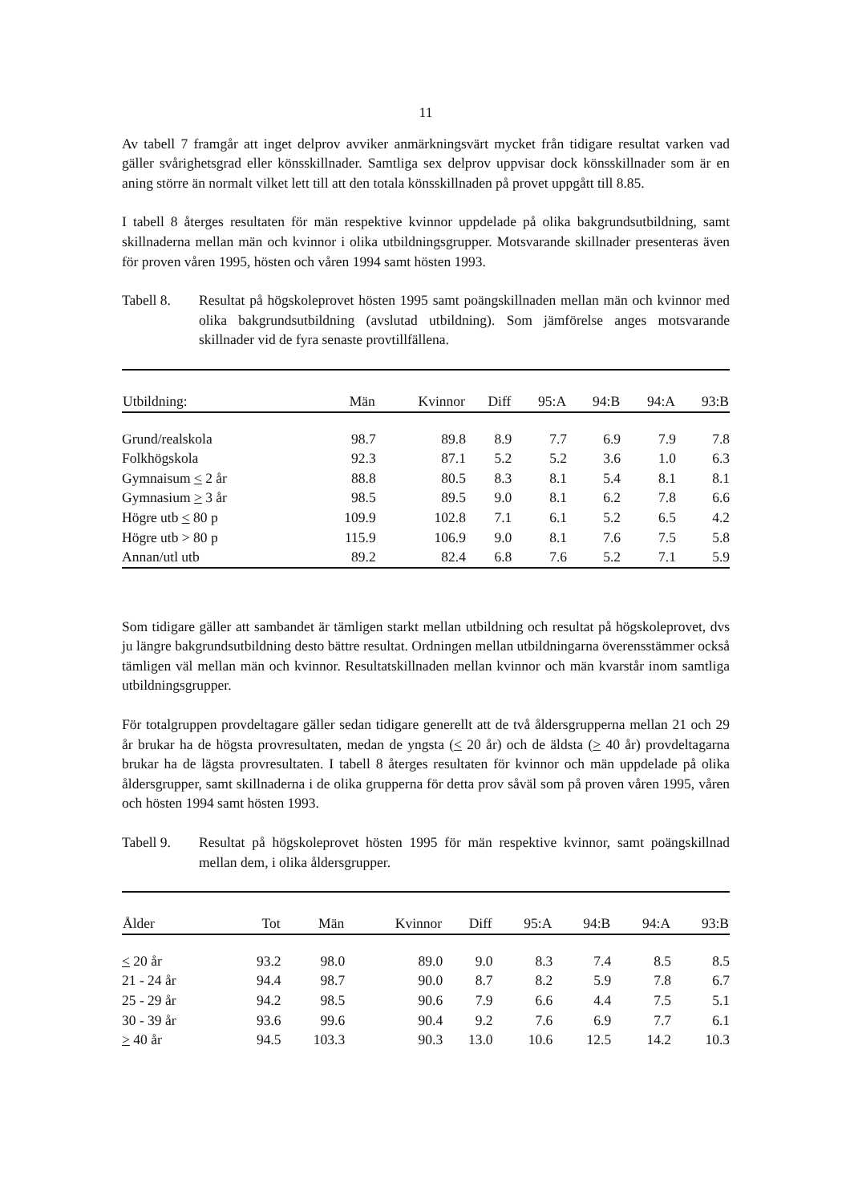11
Av tabell 7 framgår att inget delprov avviker anmärkningsvärt mycket från tidigare resultat varken vad gäller svårighetsgrad eller könsskillnader. Samtliga sex delprov uppvisar dock könsskillnader som är en aning större än normalt vilket lett till att den totala könsskillnaden på provet uppgått till 8.85.
I tabell 8 återges resultaten för män respektive kvinnor uppdelade på olika bakgrundsutbildning, samt skillnaderna mellan män och kvinnor i olika utbildningsgrupper. Motsvarande skillnader presenteras även för proven våren 1995, hösten och våren 1994 samt hösten 1993.
Tabell 8. Resultat på högskoleprovet hösten 1995 samt poängskillnaden mellan män och kvinnor med olika bakgrundsutbildning (avslutad utbildning). Som jämförelse anges motsvarande skillnader vid de fyra senaste provtillfällena.
| Utbildning: | Män | Kvinnor | Diff | 95:A | 94:B | 94:A | 93:B |
| --- | --- | --- | --- | --- | --- | --- | --- |
| Grund/realskola | 98.7 | 89.8 | 8.9 | 7.7 | 6.9 | 7.9 | 7.8 |
| Folkhögskola | 92.3 | 87.1 | 5.2 | 5.2 | 3.6 | 1.0 | 6.3 |
| Gymnaisum < 2 år | 88.8 | 80.5 | 8.3 | 8.1 | 5.4 | 8.1 | 8.1 |
| Gymnasium > 3 år | 98.5 | 89.5 | 9.0 | 8.1 | 6.2 | 7.8 | 6.6 |
| Högre utb < 80 p | 109.9 | 102.8 | 7.1 | 6.1 | 5.2 | 6.5 | 4.2 |
| Högre utb > 80 p | 115.9 | 106.9 | 9.0 | 8.1 | 7.6 | 7.5 | 5.8 |
| Annan/utl utb | 89.2 | 82.4 | 6.8 | 7.6 | 5.2 | 7.1 | 5.9 |
Som tidigare gäller att sambandet är tämligen starkt mellan utbildning och resultat på högskoleprovet, dvs ju längre bakgrundsutbildning desto bättre resultat. Ordningen mellan utbildningarna överensstämmer också tämligen väl mellan män och kvinnor. Resultatskillnaden mellan kvinnor och män kvarstår inom samtliga utbildningsgrupper.
För totalgruppen provdeltagare gäller sedan tidigare generellt att de två åldersgrupperna mellan 21 och 29 år brukar ha de högsta provresultaten, medan de yngsta (< 20 år) och de äldsta (> 40 år) provdeltagarna brukar ha de lägsta provresultaten. I tabell 8 återges resultaten för kvinnor och män uppdelade på olika åldersgrupper, samt skillnaderna i de olika grupperna för detta prov såväl som på proven våren 1995, våren och hösten 1994 samt hösten 1993.
Tabell 9. Resultat på högskoleprovet hösten 1995 för män respektive kvinnor, samt poängskillnad mellan dem, i olika åldersgrupper.
| Ålder | Tot | Män | Kvinnor | Diff | 95:A | 94:B | 94:A | 93:B |
| --- | --- | --- | --- | --- | --- | --- | --- | --- |
| < 20 år | 93.2 | 98.0 | 89.0 | 9.0 | 8.3 | 7.4 | 8.5 | 8.5 |
| 21 - 24 år | 94.4 | 98.7 | 90.0 | 8.7 | 8.2 | 5.9 | 7.8 | 6.7 |
| 25 - 29 år | 94.2 | 98.5 | 90.6 | 7.9 | 6.6 | 4.4 | 7.5 | 5.1 |
| 30 - 39 år | 93.6 | 99.6 | 90.4 | 9.2 | 7.6 | 6.9 | 7.7 | 6.1 |
| > 40 år | 94.5 | 103.3 | 90.3 | 13.0 | 10.6 | 12.5 | 14.2 | 10.3 |